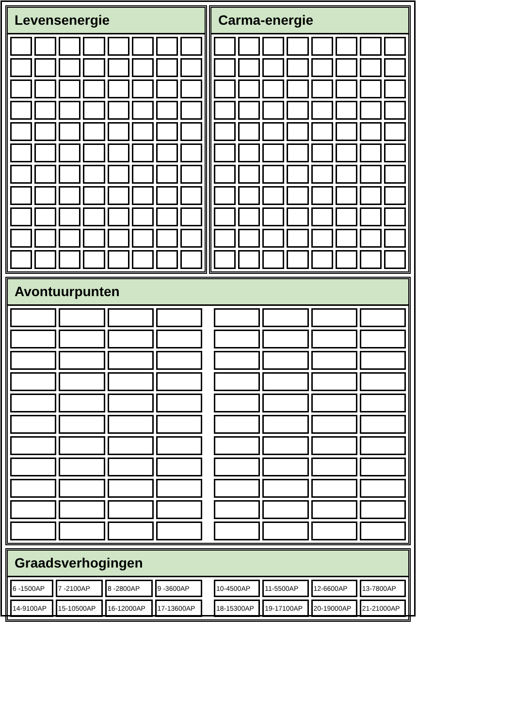Levensenergie Carma-energie
Avontuurpunten
Graadsverhogingen
| 6 -1500AP | 7 -2100AP | 8 -2800AP | 9 -3600AP |
| 14-9100AP | 15-10500AP | 16-12000AP | 17-13600AP |
| 10-4500AP | 11-5500AP | 12-6600AP | 13-7800AP |
| 18-15300AP | 19-17100AP | 20-19000AP | 21-21000AP |